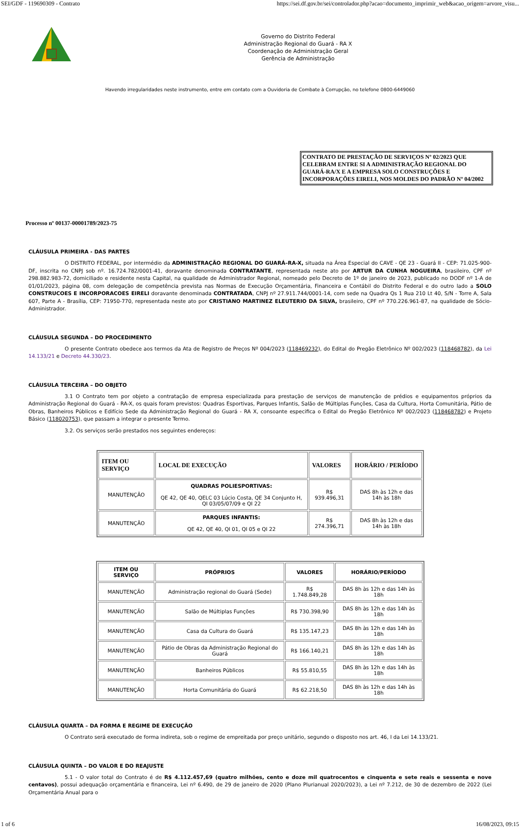SEI/GDF - 119690309 - Contrato https://sei.df.gov.br/sei/controlador.php?acao=documento_imprimir_web&acao_origem=arvore_visu...
Governo do Distrito Federal
Administração Regional do Guará - RA X
Coordenação de Administração Geral
Gerência de Administração
Havendo irregularidades neste instrumento, entre em contato com a Ouvidoria de Combate à Corrupção, no telefone 0800-6449060
CONTRATO DE PRESTAÇÃO DE SERVIÇOS Nº 02/2023 QUE CELEBRAM ENTRE SI A ADMINISTRAÇÃO REGIONAL DO GUARÁ-RA/X E A EMPRESA SOLO CONSTRUÇÕES E INCORPORAÇÕES EIRELI, NOS MOLDES DO PADRÃO Nº 04/2002
Processo nº 00137-00001789/2023-75
CLÁUSULA PRIMEIRA - DAS PARTES
O DISTRITO FEDERAL, por intermédio da ADMINISTRAÇÃO REGIONAL DO GUARÁ–RA-X, situada na Área Especial do CAVE - QE 23 - Guará II - CEP: 71.025-900-DF, inscrita no CNPJ sob nº. 16.724.782/0001-41, doravante denominada CONTRATANTE, representada neste ato por ARTUR DA CUNHA NOGUEIRA, brasileiro, CPF nº 298.882.983-72, domiciliado e residente nesta Capital, na qualidade de Administrador Regional, nomeado pelo Decreto de 1º de janeiro de 2023, publicado no DODF nº 1-A de 01/01/2023, página 08, com delegação de competência prevista nas Normas de Execução Orçamentária, Financeira e Contábil do Distrito Federal e do outro lado a SOLO CONSTRUCOES E INCORPORACOES EIRELI doravante denominada CONTRATADA, CNPJ nº 27.911.744/0001-14, com sede na Quadra Qs 1 Rua 210 Lt 40, S/N - Torre A, Sala 607, Parte A - Brasília, CEP: 71950-770, representada neste ato por CRISTIANO MARTINEZ ELEUTERIO DA SILVA, brasileiro, CPF nº 770.226.961-87, na qualidade de Sócio-Administrador.
CLÁUSULA SEGUNDA – DO PROCEDIMENTO
O presente Contrato obedece aos termos da Ata de Registro de Preços Nº 004/2023 (118469232), do Edital do Pregão Eletrônico Nº 002/2023 (118468782), da Lei 14.133/21 e Decreto 44.330/23.
CLÁUSULA TERCEIRA – DO OBJETO
3.1 O Contrato tem por objeto a contratação de empresa especializada para prestação de serviços de manutenção de prédios e equipamentos próprios da Administração Regional do Guará - RA-X, os quais foram previstos: Quadras Esportivas, Parques Infantis, Salão de Múltiplas Funções, Casa da Cultura, Horta Comunitária, Pátio de Obras, Banheiros Públicos e Edifício Sede da Administração Regional do Guará - RA X, consoante especifica o Edital do Pregão Eletrônico Nº 002/2023 (118468782) e Projeto Básico (118020753), que passam a integrar o presente Termo.
3.2. Os serviços serão prestados nos seguintes endereços:
| ITEM OU SERVIÇO | LOCAL DE EXECUÇÃO | VALORES | HORÁRIO / PERÍODO |
| --- | --- | --- | --- |
| MANUTENÇÃO | QUADRAS POLIESPORTIVAS: QE 42, QE 40, QELC 03 Lúcio Costa, QE 34 Conjunto H, QI 03/05/07/09 e QI 22 | R$ 939.496,31 | DAS 8h às 12h e das 14h às 18h |
| MANUTENÇÃO | PARQUES INFANTIS: QE 42, QE 40, QI 01, QI 05 e QI 22 | R$ 274.396,71 | DAS 8h às 12h e das 14h às 18h |
| ITEM OU SERVIÇO | PRÓPRIOS | VALORES | HORÁRIO/PERÍODO |
| --- | --- | --- | --- |
| MANUTENÇÃO | Administração regional do Guará (Sede) | R$ 1.748.849,28 | DAS 8h às 12h e das 14h às 18h |
| MANUTENÇÃO | Salão de Múltiplas Funções | R$ 730.398,90 | DAS 8h às 12h e das 14h às 18h |
| MANUTENÇÃO | Casa da Cultura do Guará | R$ 135.147,23 | DAS 8h às 12h e das 14h às 18h |
| MANUTENÇÃO | Pátio de Obras da Administração Regional do Guará | R$ 166.140,21 | DAS 8h às 12h e das 14h às 18h |
| MANUTENÇÃO | Banheiros Públicos | R$ 55.810,55 | DAS 8h às 12h e das 14h às 18h |
| MANUTENÇÃO | Horta Comunitária do Guará | R$ 62.218,50 | DAS 8h às 12h e das 14h às 18h |
CLÁUSULA QUARTA – DA FORMA E REGIME DE EXECUÇÃO
O Contrato será executado de forma indireta, sob o regime de empreitada por preço unitário, segundo o disposto nos art. 46, I da Lei 14.133/21.
CLÁUSULA QUINTA – DO VALOR E DO REAJUSTE
5.1 - O valor total do Contrato é de R$ 4.112.457,69 (quatro milhões, cento e doze mil quatrocentos e cinquenta e sete reais e sessenta e nove centavos), possui adequação orçamentária e financeira, Lei nº 6.490, de 29 de janeiro de 2020 (Plano Plurianual 2020/2023), a Lei nº 7.212, de 30 de dezembro de 2022 (Lei Orçamentária Anual para o
1 of 6 16/08/2023, 09:15